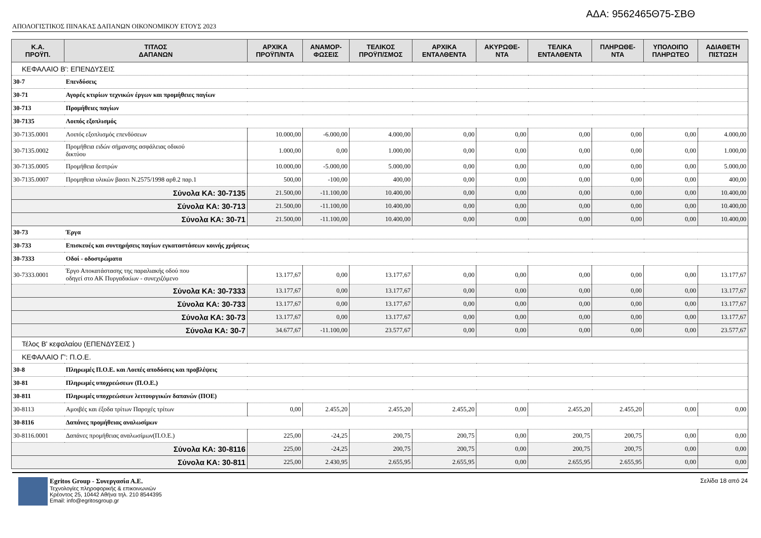ΑΔΑ: 9562465Θ75-ΣΒΘ
ΑΠΟΛΟΓΙΣΤΙΚΟΣ ΠΙΝΑΚΑΣ ΔΑΠΑΝΩΝ ΟΙΚΟΝΟΜΙΚΟΥ ΕΤΟΥΣ 2023
| Κ.Α. ΠΡΟΫΠ. | ΤΙΤΛΟΣ ΔΑΠΑΝΩΝ | ΑΡΧΙΚΑ ΠΡΟΫΠ/ΝΤΑ | ΑΝΑΜΟΡ- ΦΩΣΕΙΣ | ΤΕΛΙΚΟΣ ΠΡΟΫΠ/ΣΜΟΣ | ΑΡΧΙΚΑ ΕΝΤΑΛΘΕΝΤΑ | ΑΚΥΡΩΘΕ- ΝΤΑ | ΤΕΛΙΚΑ ΕΝΤΑΛΘΕΝΤΑ | ΠΛΗΡΩΘΕ- ΝΤΑ | ΥΠΟΛΟΙΠΟ ΠΛΗΡΩΤΕΟ | ΑΔΙΑΘΕΤΗ ΠΙΣΤΩΣΗ |
| --- | --- | --- | --- | --- | --- | --- | --- | --- | --- | --- |
| ΚΕΦΑΛΑΙΟ Β': ΕΠΕΝΔΥΣΕΙΣ | | | | | | | | | | |
| 30-7 | Επενδύσεις | | | | | | | | | |
| 30-71 | Αγορές κτιρίων τεχνικών έργων και προμήθειες παγίων | | | | | | | | | |
| 30-713 | Προμήθειες παγίων | | | | | | | | | |
| 30-7135 | Λοιπός εξοπλισμός | | | | | | | | | |
| 30-7135.0001 | Λοιπός εξοπλισμός επενδύσεων | 10.000,00 | -6.000,00 | 4.000,00 | 0,00 | 0,00 | 0,00 | 0,00 | 0,00 | 4.000,00 |
| 30-7135.0002 | Προμήθεια ειδών σήμανσης ασφάλειας οδικού δικτύου | 1.000,00 | 0,00 | 1.000,00 | 0,00 | 0,00 | 0,00 | 0,00 | 0,00 | 1.000,00 |
| 30-7135.0005 | Προμήθεια δεστρών | 10.000,00 | -5.000,00 | 5.000,00 | 0,00 | 0,00 | 0,00 | 0,00 | 0,00 | 5.000,00 |
| 30-7135.0007 | Προμηθεια υλικών βασει Ν.2575/1998 αρθ.2 παρ.1 | 500,00 | -100,00 | 400,00 | 0,00 | 0,00 | 0,00 | 0,00 | 0,00 | 400,00 |
| Σύνολα ΚΑ: 30-7135 | | 21.500,00 | -11.100,00 | 10.400,00 | 0,00 | 0,00 | 0,00 | 0,00 | 0,00 | 10.400,00 |
| Σύνολα ΚΑ: 30-713 | | 21.500,00 | -11.100,00 | 10.400,00 | 0,00 | 0,00 | 0,00 | 0,00 | 0,00 | 10.400,00 |
| Σύνολα ΚΑ: 30-71 | | 21.500,00 | -11.100,00 | 10.400,00 | 0,00 | 0,00 | 0,00 | 0,00 | 0,00 | 10.400,00 |
| 30-73 | Έργα | | | | | | | | | |
| 30-733 | Επισκευές και συντηρήσεις παγίων εγκαταστάσεων κοινής χρήσεως | | | | | | | | | |
| 30-7333 | Οδοί - οδοστρώματα | | | | | | | | | |
| 30-7333.0001 | Έργο Αποκατάστασης της παραλιακής οδού που οδηγεί στο ΑΚ Πυργαδικίων - συνεχιζόμενο | 13.177,67 | 0,00 | 13.177,67 | 0,00 | 0,00 | 0,00 | 0,00 | 0,00 | 13.177,67 |
| Σύνολα ΚΑ: 30-7333 | | 13.177,67 | 0,00 | 13.177,67 | 0,00 | 0,00 | 0,00 | 0,00 | 0,00 | 13.177,67 |
| Σύνολα ΚΑ: 30-733 | | 13.177,67 | 0,00 | 13.177,67 | 0,00 | 0,00 | 0,00 | 0,00 | 0,00 | 13.177,67 |
| Σύνολα ΚΑ: 30-73 | | 13.177,67 | 0,00 | 13.177,67 | 0,00 | 0,00 | 0,00 | 0,00 | 0,00 | 13.177,67 |
| Σύνολα ΚΑ: 30-7 | | 34.677,67 | -11.100,00 | 23.577,67 | 0,00 | 0,00 | 0,00 | 0,00 | 0,00 | 23.577,67 |
| Τέλος Β' κεφαλαίου (ΕΠΕΝΔΥΣΕΙΣ ) | | | | | | | | | | |
| ΚΕΦΑΛΑΙΟ Γ': Π.Ο.Ε. | | | | | | | | | | |
| 30-8 | Πληρωμές Π.Ο.Ε. και Λοιπές αποδόσεις και προβλέψεις | | | | | | | | | |
| 30-81 | Πληρωμές υποχρεώσεων (Π.Ο.Ε.) | | | | | | | | | |
| 30-811 | Πληρωμές υποχρεώσεων λειτουργικών δαπανών (ΠΟΕ) | | | | | | | | | |
| 30-8113 | Αμοιβές και έξοδα τρίτων Παροχές τρίτων | 0,00 | 2.455,20 | 2.455,20 | 2.455,20 | 0,00 | 2.455,20 | 2.455,20 | 0,00 | 0,00 |
| 30-8116 | Δαπάνες προμήθειας αναλωσίμων | | | | | | | | | |
| 30-8116.0001 | Δαπάνες προμήθειας αναλωσίμων(Π.Ο.Ε.) | 225,00 | -24,25 | 200,75 | 200,75 | 0,00 | 200,75 | 200,75 | 0,00 | 0,00 |
| Σύνολα ΚΑ: 30-8116 | | 225,00 | -24,25 | 200,75 | 200,75 | 0,00 | 200,75 | 200,75 | 0,00 | 0,00 |
| Σύνολα ΚΑ: 30-811 | | 225,00 | 2.430,95 | 2.655,95 | 2.655,95 | 0,00 | 2.655,95 | 2.655,95 | 0,00 | 0,00 |
Egritos Group - Συνεργασία Α.Ε.
Τεχνολογίες πληροφορικής & επικοινωνιών
Κρέοντος 25, 10442 Αθήνα τηλ. 210 8544395
Email: info@egritosgroup.gr
Σελίδα 18 από 24